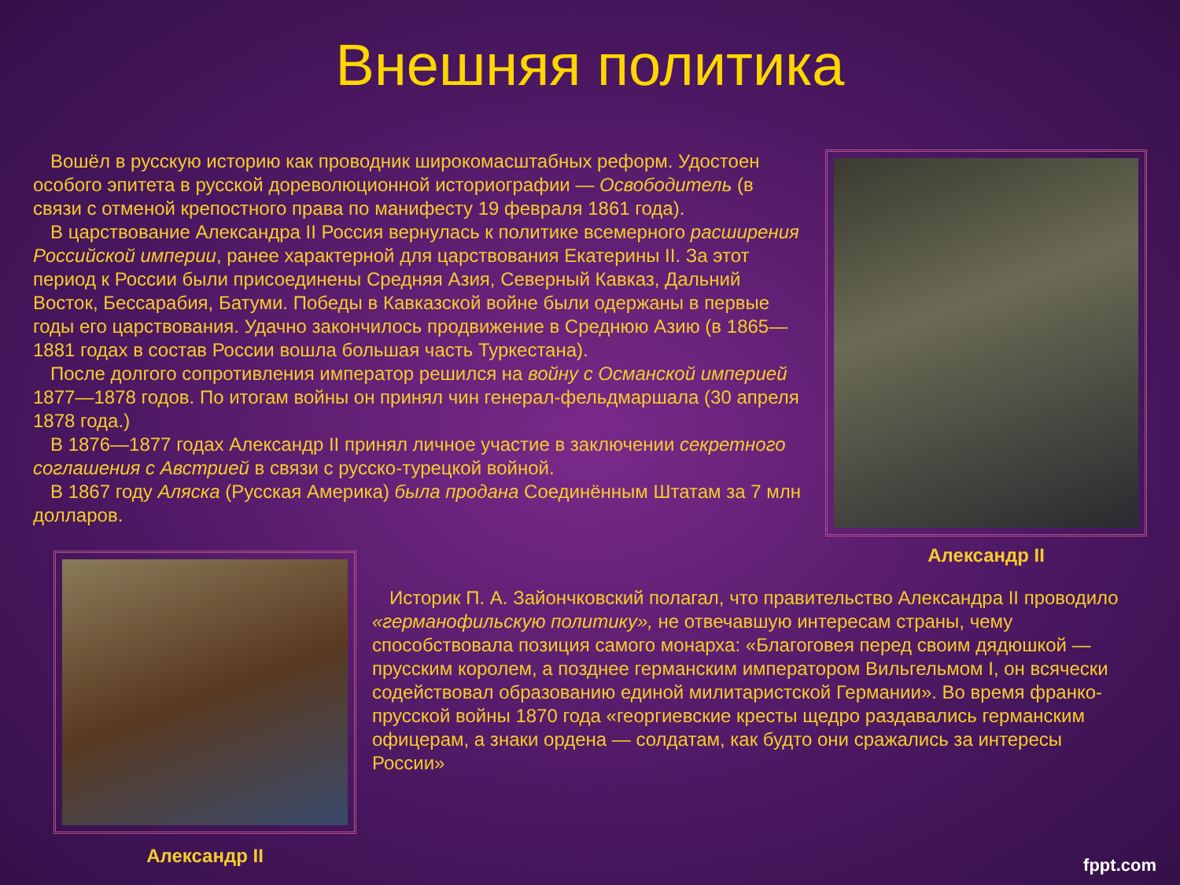Внешняя политика
Вошёл в русскую историю как проводник широкомасштабных реформ. Удостоен особого эпитета в русской дореволюционной историографии — Освободитель (в связи с отменой крепостного права по манифесту 19 февраля 1861 года).
В царствование Александра II Россия вернулась к политике всемерного расширения Российской империи, ранее характерной для царствования Екатерины II. За этот период к России были присоединены Средняя Азия, Северный Кавказ, Дальний Восток, Бессарабия, Батуми. Победы в Кавказской войне были одержаны в первые годы его царствования. Удачно закончилось продвижение в Среднюю Азию (в 1865—1881 годах в состав России вошла большая часть Туркестана).
После долгого сопротивления император решился на войну с Османской империей 1877—1878 годов. По итогам войны он принял чин генерал-фельдмаршала (30 апреля 1878 года.)
В 1876—1877 годах Александр II принял личное участие в заключении секретного соглашения с Австрией в связи с русско-турецкой войной.
В 1867 году Аляска (Русская Америка) была продана Соединённым Штатам за 7 млн долларов.
Александр II
Александр II
Историк П. А. Зайончковский полагал, что правительство Александра II проводило «германофильскую политику», не отвечавшую интересам страны, чему способствовала позиция самого монарха: «Благоговея перед своим дядюшкой — прусским королем, а позднее германским императором Вильгельмом I, он всячески содействовал образованию единой милитаристской Германии». Во время франко-прусской войны 1870 года «георгиевские кресты щедро раздавались германским офицерам, а знаки ордена — солдатам, как будто они сражались за интересы России»
fppt.com